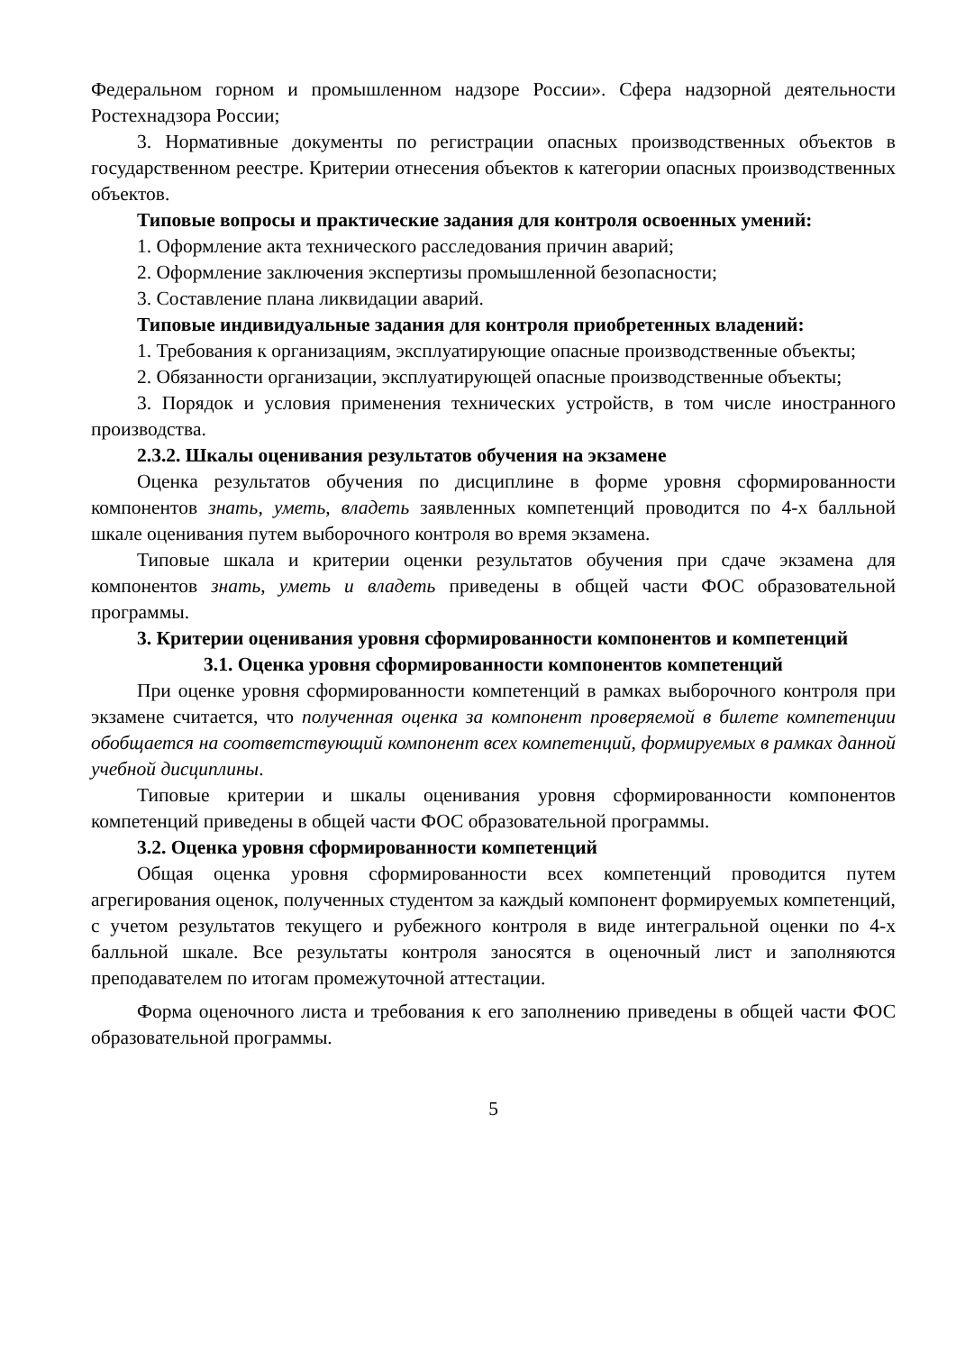Федеральном горном и промышленном надзоре России». Сфера надзорной деятельности Ростехнадзора России;
3. Нормативные документы по регистрации опасных производственных объектов в государственном реестре. Критерии отнесения объектов к категории опасных производственных объектов.
Типовые вопросы и практические задания для контроля освоенных умений:
1. Оформление акта технического расследования причин аварий;
2. Оформление заключения экспертизы промышленной безопасности;
3. Составление плана ликвидации аварий.
Типовые индивидуальные задания для контроля приобретенных владений:
1. Требования к организациям, эксплуатирующие опасные производственные объекты;
2. Обязанности организации, эксплуатирующей опасные производственные объекты;
3. Порядок и условия применения технических устройств, в том числе иностранного производства.
2.3.2. Шкалы оценивания результатов обучения на экзамене
Оценка результатов обучения по дисциплине в форме уровня сформированности компонентов знать, уметь, владеть заявленных компетенций проводится по 4-х балльной шкале оценивания путем выборочного контроля во время экзамена.
Типовые шкала и критерии оценки результатов обучения при сдаче экзамена для компонентов знать, уметь и владеть приведены в общей части ФОС образовательной программы.
3. Критерии оценивания уровня сформированности компонентов и компетенций
3.1. Оценка уровня сформированности компонентов компетенций
При оценке уровня сформированности компетенций в рамках выборочного контроля при экзамене считается, что полученная оценка за компонент проверяемой в билете компетенции обобщается на соответствующий компонент всех компетенций, формируемых в рамках данной учебной дисциплины.
Типовые критерии и шкалы оценивания уровня сформированности компонентов компетенций приведены в общей части ФОС образовательной программы.
3.2. Оценка уровня сформированности компетенций
Общая оценка уровня сформированности всех компетенций проводится путем агрегирования оценок, полученных студентом за каждый компонент формируемых компетенций, с учетом результатов текущего и рубежного контроля в виде интегральной оценки по 4-х балльной шкале. Все результаты контроля заносятся в оценочный лист и заполняются преподавателем по итогам промежуточной аттестации.
Форма оценочного листа и требования к его заполнению приведены в общей части ФОС образовательной программы.
5